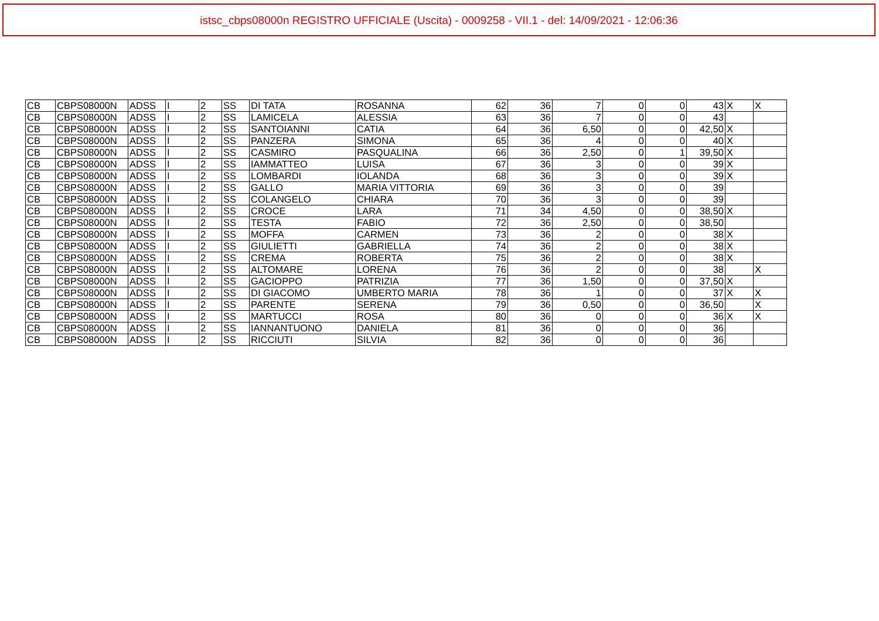istsc_cbps08000n REGISTRO UFFICIALE (Uscita) - 0009258 - VII.1 - del: 14/09/2021 - 12:06:36
| CB | CBPS08000N | ADSS | I | 2 | SS | DI TATA | ROSANNA | 62 | 36 | 7 | 0 | 0 | 43 | X | X |
| CB | CBPS08000N | ADSS | I | 2 | SS | LAMICELA | ALESSIA | 63 | 36 | 7 | 0 | 0 | 43 | | |
| CB | CBPS08000N | ADSS | I | 2 | SS | SANTOIANNI | CATIA | 64 | 36 | 6,50 | 0 | 0 | 42,50 | X | |
| CB | CBPS08000N | ADSS | I | 2 | SS | PANZERA | SIMONA | 65 | 36 | 4 | 0 | 0 | 40 | X | |
| CB | CBPS08000N | ADSS | I | 2 | SS | CASMIRO | PASQUALINA | 66 | 36 | 2,50 | 0 | 1 | 39,50 | X | |
| CB | CBPS08000N | ADSS | I | 2 | SS | IAMMATTEO | LUISA | 67 | 36 | 3 | 0 | 0 | 39 | X | |
| CB | CBPS08000N | ADSS | I | 2 | SS | LOMBARDI | IOLANDA | 68 | 36 | 3 | 0 | 0 | 39 | X | |
| CB | CBPS08000N | ADSS | I | 2 | SS | GALLO | MARIA VITTORIA | 69 | 36 | 3 | 0 | 0 | 39 | | |
| CB | CBPS08000N | ADSS | I | 2 | SS | COLANGELO | CHIARA | 70 | 36 | 3 | 0 | 0 | 39 | | |
| CB | CBPS08000N | ADSS | I | 2 | SS | CROCE | LARA | 71 | 34 | 4,50 | 0 | 0 | 38,50 | X | |
| CB | CBPS08000N | ADSS | I | 2 | SS | TESTA | FABIO | 72 | 36 | 2,50 | 0 | 0 | 38,50 | | |
| CB | CBPS08000N | ADSS | I | 2 | SS | MOFFA | CARMEN | 73 | 36 | 2 | 0 | 0 | 38 | X | |
| CB | CBPS08000N | ADSS | I | 2 | SS | GIULIETTI | GABRIELLA | 74 | 36 | 2 | 0 | 0 | 38 | X | |
| CB | CBPS08000N | ADSS | I | 2 | SS | CREMA | ROBERTA | 75 | 36 | 2 | 0 | 0 | 38 | X | |
| CB | CBPS08000N | ADSS | I | 2 | SS | ALTOMARE | LORENA | 76 | 36 | 2 | 0 | 0 | 38 | | X |
| CB | CBPS08000N | ADSS | I | 2 | SS | GACIOPPO | PATRIZIA | 77 | 36 | 1,50 | 0 | 0 | 37,50 | X | |
| CB | CBPS08000N | ADSS | I | 2 | SS | DI GIACOMO | UMBERTO MARIA | 78 | 36 | 1 | 0 | 0 | 37 | X | X |
| CB | CBPS08000N | ADSS | I | 2 | SS | PARENTE | SERENA | 79 | 36 | 0,50 | 0 | 0 | 36,50 | | X |
| CB | CBPS08000N | ADSS | I | 2 | SS | MARTUCCI | ROSA | 80 | 36 | 0 | 0 | 0 | 36 | X | X |
| CB | CBPS08000N | ADSS | I | 2 | SS | IANNANTUONO | DANIELA | 81 | 36 | 0 | 0 | 0 | 36 | | |
| CB | CBPS08000N | ADSS | I | 2 | SS | RICCIUTI | SILVIA | 82 | 36 | 0 | 0 | 0 | 36 | | |